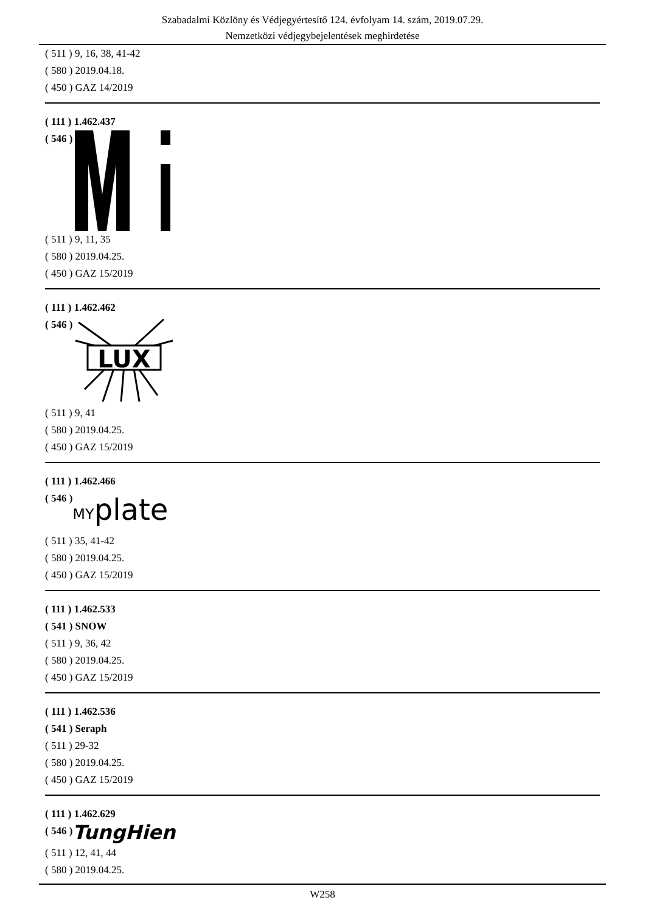Szabadalmi Közlöny és Védjegyértesítő 124. évfolyam 14. szám, 2019.07.29.
Nemzetközi védjegybejelentések meghirdetése
( 511 ) 9, 16, 38, 41-42
( 580 ) 2019.04.18.
( 450 ) GAZ 14/2019
( 111 ) 1.462.437
( 546 )
( 511 ) 9, 11, 35
( 580 ) 2019.04.25.
( 450 ) GAZ 15/2019
( 111 ) 1.462.462
( 546 )
LUX
( 511 ) 9, 41
( 580 ) 2019.04.25.
( 450 ) GAZ 15/2019
( 111 ) 1.462.466
( 546 ) MY plate
( 511 ) 35, 41-42
( 580 ) 2019.04.25.
( 450 ) GAZ 15/2019
( 111 ) 1.462.533
( 541 ) SNOW
( 511 ) 9, 36, 42
( 580 ) 2019.04.25.
( 450 ) GAZ 15/2019
( 111 ) 1.462.536
( 541 ) Seraph
( 511 ) 29-32
( 580 ) 2019.04.25.
( 450 ) GAZ 15/2019
( 111 ) 1.462.629
( 546 ) TungHien
( 511 ) 12, 41, 44
( 580 ) 2019.04.25.
W258